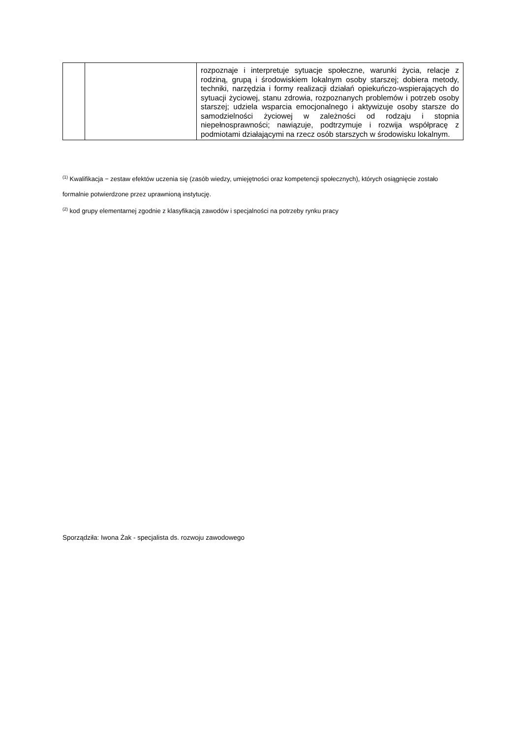| | | rozpoznaje i interpretuje sytuacje społeczne, warunki życia, relacje z rodziną, grupą i środowiskiem lokalnym osoby starszej; dobiera metody, techniki, narzędzia i formy realizacji działań opiekuńczo-wspierających do sytuacji życiowej, stanu zdrowia, rozpoznanych problemów i potrzeb osoby starszej; udziela wsparcia emocjonalnego i aktywizuje osoby starsze do samodzielności życiowej w zależności od rodzaju i stopnia niepełnosprawności; nawiązuje, podtrzymuje i rozwija współpracę z podmiotami działającymi na rzecz osób starszych w środowisku lokalnym. |
<sup>(1)</sup> Kwalifikacja − zestaw efektów uczenia się (zasób wiedzy, umiejętności oraz kompetencji społecznych), których osiągnięcie zostało formalnie potwierdzone przez uprawnioną instytucję.
<sup>(2)</sup> kod grupy elementarnej zgodnie z klasyfikacją zawodów i specjalności na potrzeby rynku pracy
Sporządziła: Iwona Żak - specjalista ds. rozwoju zawodowego